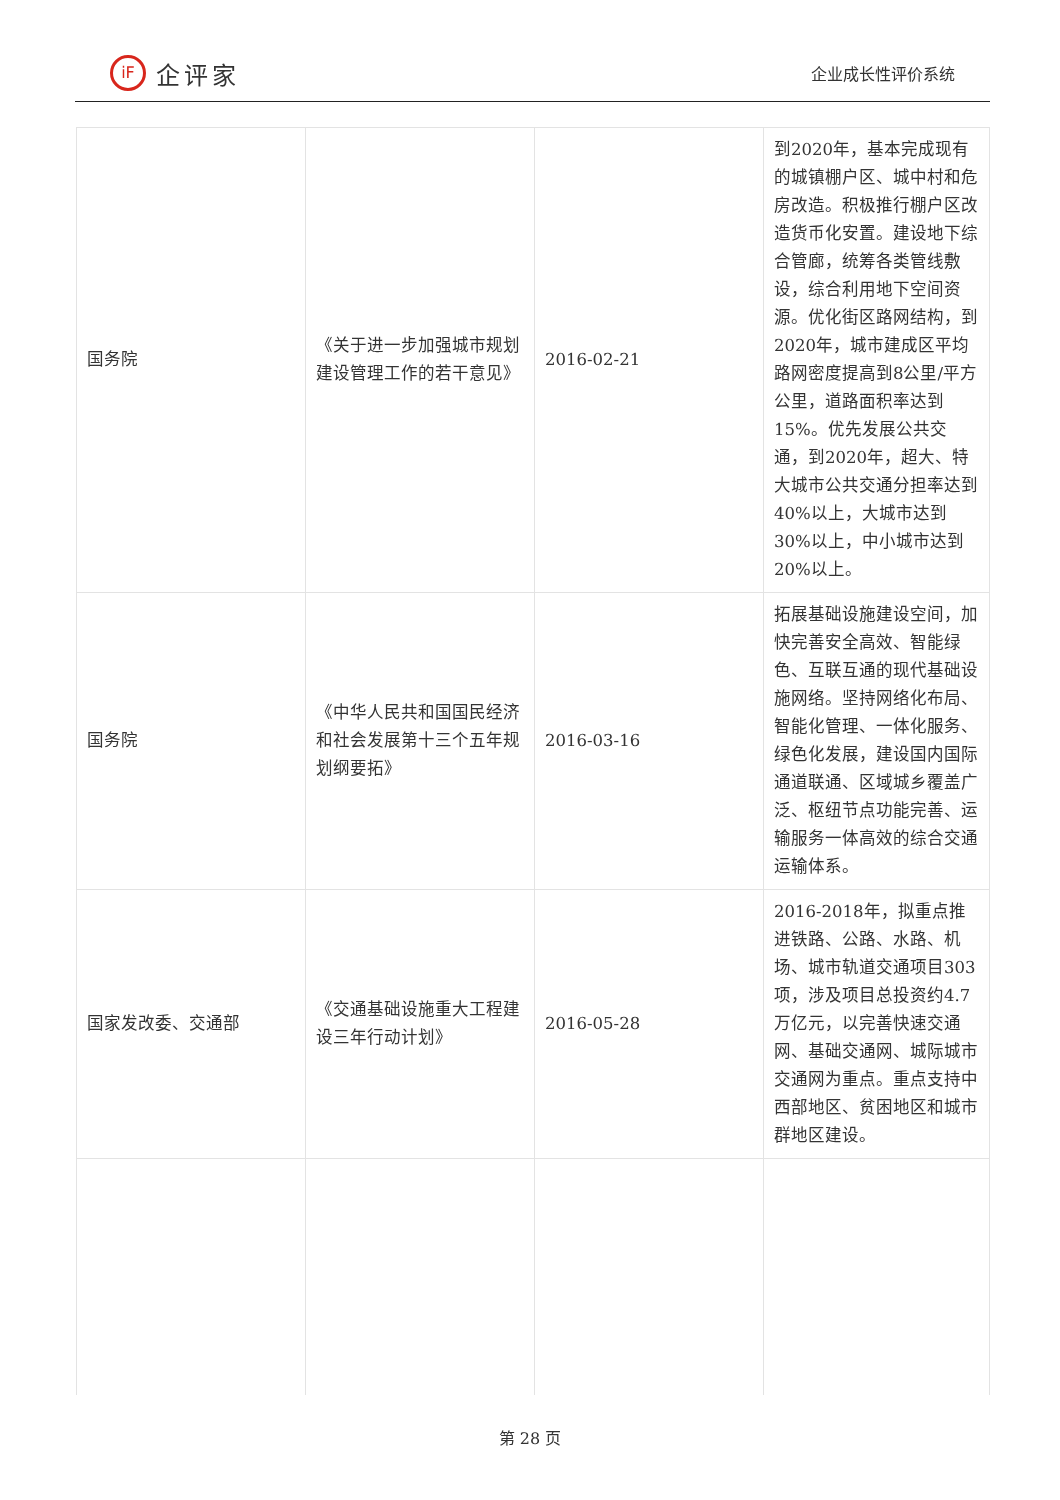iF
企评家
企业成长性评价系统
| 国务院 | 《关于进一步加强城市规划建设管理工作的若干意见》 | 2016-02-21 | 到2020年，基本完成现有的城镇棚户区、城中村和危房改造。积极推行棚户区改造货币化安置。建设地下综合管廊，统筹各类管线敷设，综合利用地下空间资源。优化街区路网结构，到2020年，城市建成区平均路网密度提高到8公里/平方公里，道路面积率达到15%。优先发展公共交通，到2020年，超大、特大城市公共交通分担率达到40%以上，大城市达到30%以上，中小城市达到20%以上。 |
| 国务院 | 《中华人民共和国国民经济和社会发展第十三个五年规划纲要拓》 | 2016-03-16 | 拓展基础设施建设空间，加快完善安全高效、智能绿色、互联互通的现代基础设施网络。坚持网络化布局、智能化管理、一体化服务、绿色化发展，建设国内国际通道联通、区域城乡覆盖广泛、枢纽节点功能完善、运输服务一体高效的综合交通运输体系。 |
| 国家发改委、交通部 | 《交通基础设施重大工程建设三年行动计划》 | 2016-05-28 | 2016-2018年，拟重点推进铁路、公路、水路、机场、城市轨道交通项目303项，涉及项目总投资约4.7万亿元，以完善快速交通网、基础交通网、城际城市交通网为重点。重点支持中西部地区、贫困地区和城市群地区建设。 |
第 28 页